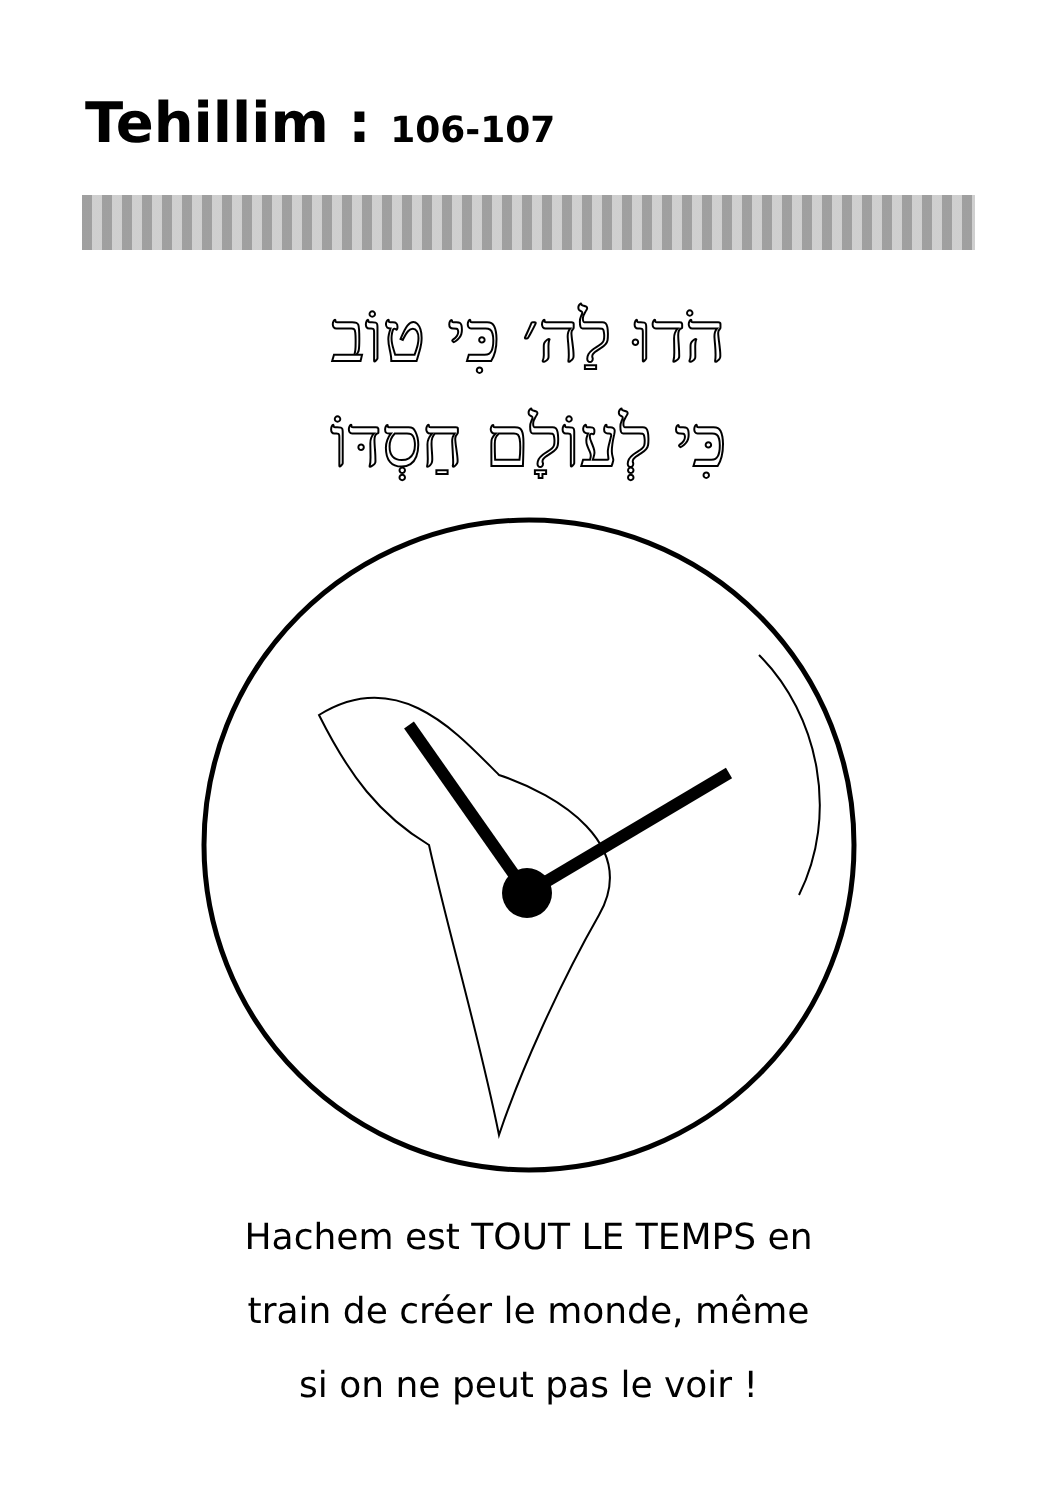Tehillim : 106-107
הֹדוּ לַה׳ כִּי טוֹב
כִּי לְעוֹלָם חַסְדּוֹ
Hachem est TOUT LE TEMPS en
train de créer le monde, même
si on ne peut pas le voir !